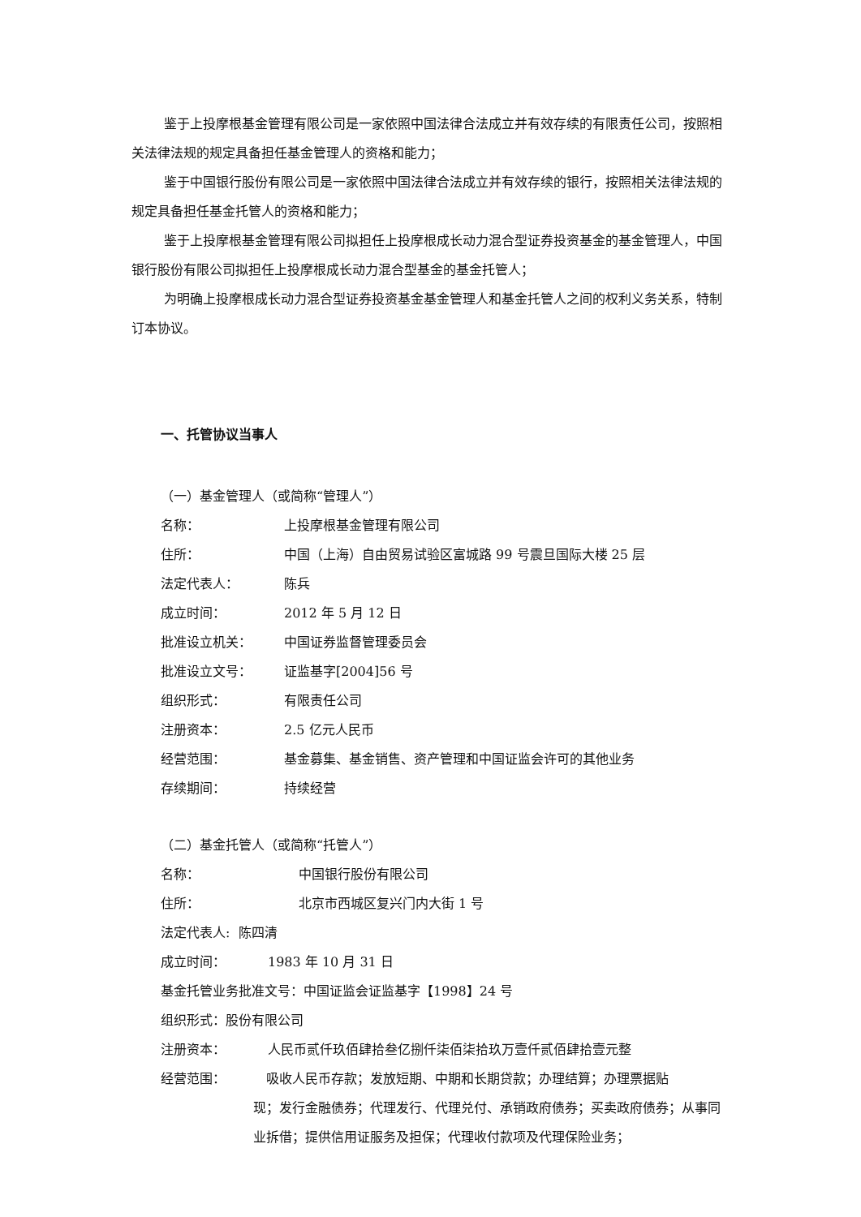鉴于上投摩根基金管理有限公司是一家依照中国法律合法成立并有效存续的有限责任公司，按照相关法律法规的规定具备担任基金管理人的资格和能力；
鉴于中国银行股份有限公司是一家依照中国法律合法成立并有效存续的银行，按照相关法律法规的规定具备担任基金托管人的资格和能力；
鉴于上投摩根基金管理有限公司拟担任上投摩根成长动力混合型证券投资基金的基金管理人，中国银行股份有限公司拟担任上投摩根成长动力混合型基金的基金托管人；
为明确上投摩根成长动力混合型证券投资基金基金管理人和基金托管人之间的权利义务关系，特制订本协议。
一、托管协议当事人
（一）基金管理人（或简称“管理人”）
名称： 上投摩根基金管理有限公司
住所： 中国（上海）自由贸易试验区富城路 99 号震旦国际大楼 25 层
法定代表人： 陈兵
成立时间： 2012 年 5 月 12 日
批准设立机关： 中国证券监督管理委员会
批准设立文号： 证监基字[2004]56 号
组织形式： 有限责任公司
注册资本： 2.5 亿元人民币
经营范围： 基金募集、基金销售、资产管理和中国证监会许可的其他业务
存续期间： 持续经营
（二）基金托管人（或简称“托管人”）
名称： 中国银行股份有限公司
住所： 北京市西城区复兴门内大街 1 号
法定代表人: 陈四清
成立时间： 1983 年 10 月 31 日
基金托管业务批准文号：中国证监会证监基字【1998】24 号
组织形式：股份有限公司
注册资本： 人民币贰仟玖佰肆拾叁亿捌仟柒佰柒拾玖万壹仟贰佰肆拾壹元整
经营范围： 吸收人民币存款；发放短期、中期和长期贷款；办理结算；办理票据贴
现；发行金融债券；代理发行、代理兑付、承销政府债券；买卖政府债券；从事同业拆借；提供信用证服务及担保；代理收付款项及代理保险业务；